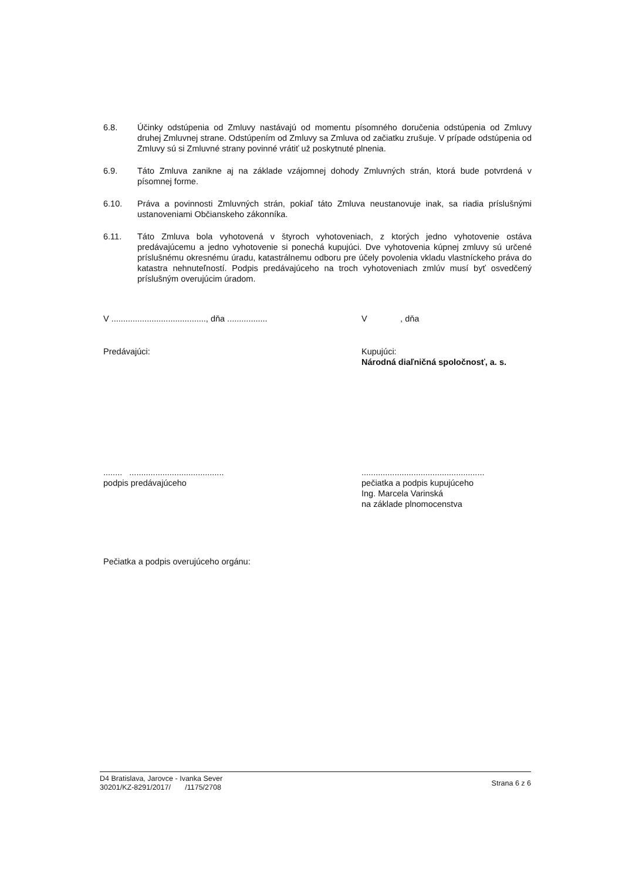6.8. Účinky odstúpenia od Zmluvy nastávajú od momentu písomného doručenia odstúpenia od Zmluvy druhej Zmluvnej strane. Odstúpením od Zmluvy sa Zmluva od začiatku zrušuje. V prípade odstúpenia od Zmluvy sú si Zmluvné strany povinné vrátiť už poskytnuté plnenia.
6.9. Táto Zmluva zanikne aj na základe vzájomnej dohody Zmluvných strán, ktorá bude potvrdená v písomnej forme.
6.10. Práva a povinnosti Zmluvných strán, pokiaľ táto Zmluva neustanovuje inak, sa riadia príslušnými ustanoveniami Občianskeho zákonníka.
6.11. Táto Zmluva bola vyhotovená v štyroch vyhotoveniach, z ktorých jedno vyhotovenie ostáva predávajúcemu a jedno vyhotovenie si ponechá kupujúci. Dve vyhotovenia kúpnej zmluvy sú určené príslušnému okresnému úradu, katastrálnemu odboru pre účely povolenia vkladu vlastníckeho práva do katastra nehnuteľností. Podpis predávajúceho na troch vyhotoveniach zmlúv musí byť osvedčený príslušným overujúcim úradom.
V ........................................, dňa .................
V , dňa
Predávajúci: Kupujúci:
Národná diaľničná spoločnosť, a. s.
........ ........................................
podpis predávajúceho
....................................................
pečiatka a podpis kupujúceho
Ing. Marcela Varinská
na základe plnomocenstva
Pečiatka a podpis overujúceho orgánu:
D4 Bratislava, Jarovce - Ivanka Sever
30201/KZ-8291/2017/ /1175/2708
Strana 6 z 6